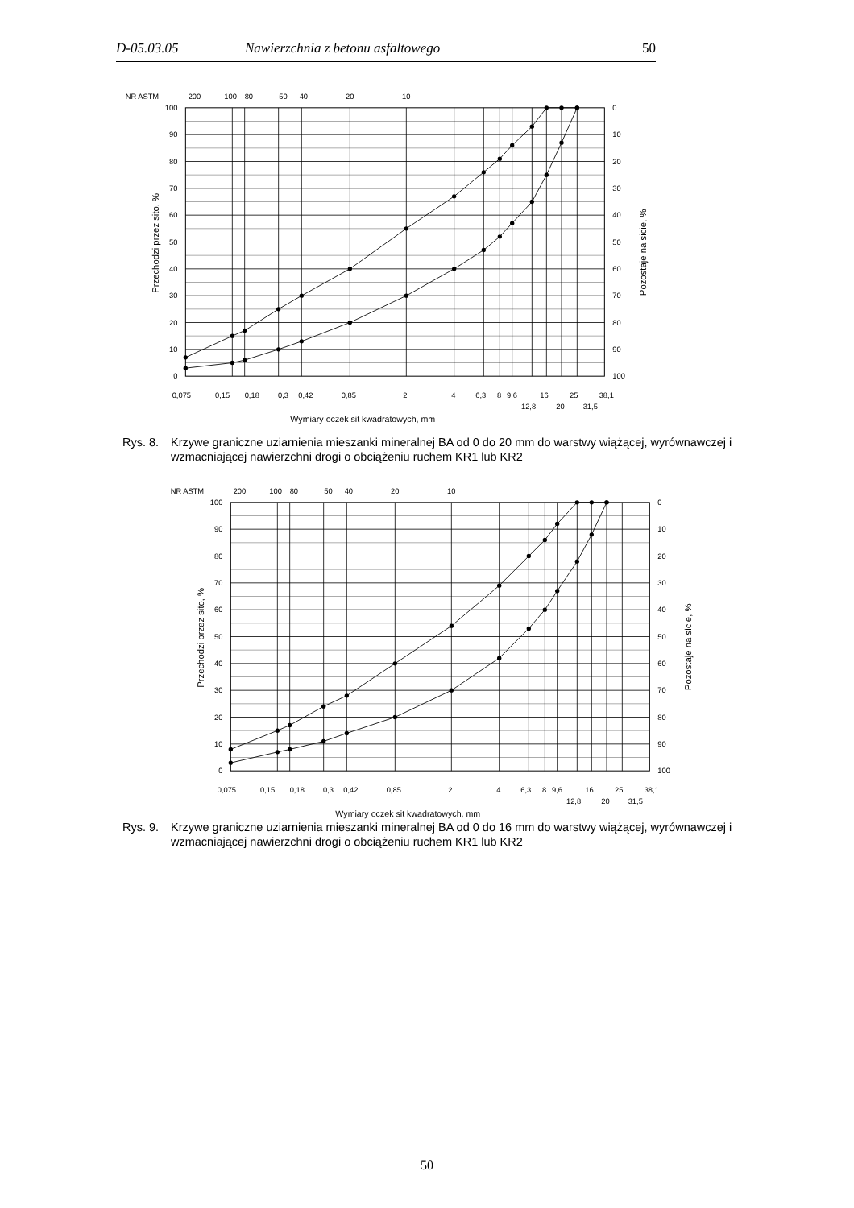D-05.03.05 Nawierzchnia z betonu asfaltowego 50
NR ASTM
200
100
80
50
40
20
10
100
90
80
70
60
50
40
30
20
10
0
0
10
20
30
40
50
60
70
80
90
100
0,075
0,15
0,18
0,3
0,42
0,85
2
4
6,3
8
9,6
16
25
38,1
12,8
20
31,5
Wymiary oczek sit kwadratowych, mm
Przechodzi przez sito, %
Pozostaje na sicie, %
Rys. 8. Krzywe graniczne uziarnienia mieszanki mineralnej BA od 0 do 20 mm do warstwy wiążącej, wyrównawczej i
wzmacniającej nawierzchni drogi o obciążeniu ruchem KR1 lub KR2
NR ASTM
200
100
80
50
40
20
10
100
90
80
70
60
50
40
30
20
10
0
0
10
20
30
40
50
60
70
80
90
100
0,075
0,15
0,18
0,3
0,42
0,85
2
4
6,3
8
9,6
16
25
38,1
12,8
20
31,5
Wymiary oczek sit kwadratowych, mm
Przechodzi przez sito, %
Pozostaje na sicie, %
Rys. 9. Krzywe graniczne uziarnienia mieszanki mineralnej BA od 0 do 16 mm do warstwy wiążącej, wyrównawczej i
wzmacniającej nawierzchni drogi o obciążeniu ruchem KR1 lub KR2
50